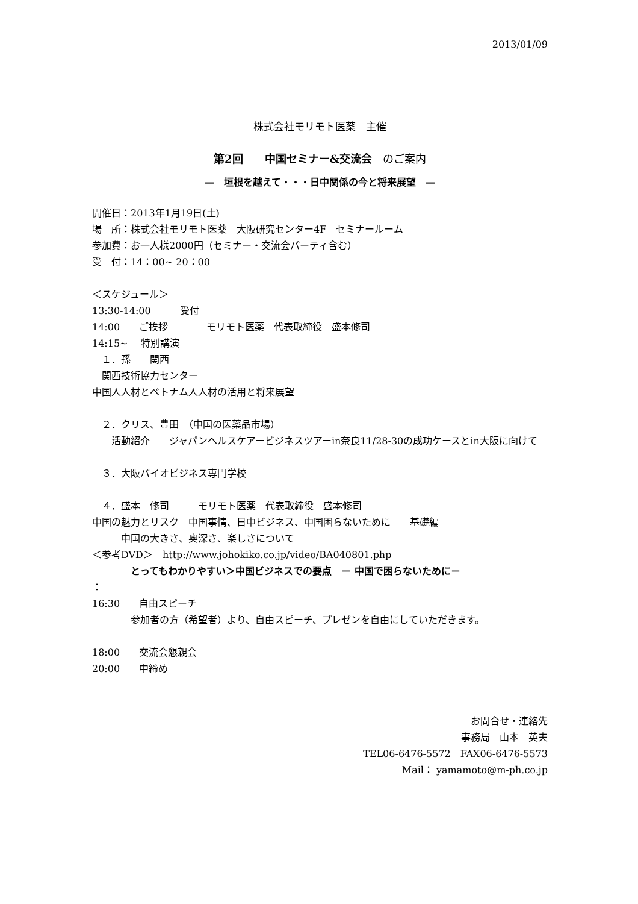2013/01/09
株式会社モリモト医薬　主催
第2回　　中国セミナー&交流会　のご案内
—　垣根を越えて・・・日中関係の今と将来展望　—
開催日：2013年1月19日(土)
場　所：株式会社モリモト医薬　大阪研究センター4F　セミナールーム
参加費：お一人様2000円（セミナー・交流会パーティ含む）
受　付：14：00~ 20：00
＜スケジュール＞
13:30-14:00　　　受付
14:00　　ご挨拶　　　　モリモト医薬　代表取締役　盛本修司
14:15~　 特別講演
　１．孫　　関西
　関西技術協力センター
中国人人材とベトナム人人材の活用と将来展望
　２．クリス、豊田　（中国の医薬品市場）
　　活動紹介　　ジャパンヘルスケアービジネスツアーin奈良11/28-30の成功ケースとin大阪に向けて
　３．大阪バイオビジネス専門学校
　４．盛本　修司　　　モリモト医薬　代表取締役　盛本修司
中国の魅力とリスク　中国事情、日中ビジネス、中国困らないために　　基礎編
　　　中国の大きさ、奥深さ、楽しさについて
＜参考DVD＞　http://www.johokiko.co.jp/video/BA040801.php
　　　　とってもわかりやすい＞中国ビジネスでの要点　－ 中国で困らないために－
：
16:30　　自由スピーチ
　　　　参加者の方（希望者）より、自由スピーチ、プレゼンを自由にしていただきます。
18:00　　交流会懇親会
20:00　　中締め
お問合せ・連絡先
事務局　山本　英夫
TEL06-6476-5572　FAX06-6476-5573
Mail： yamamoto@m-ph.co.jp